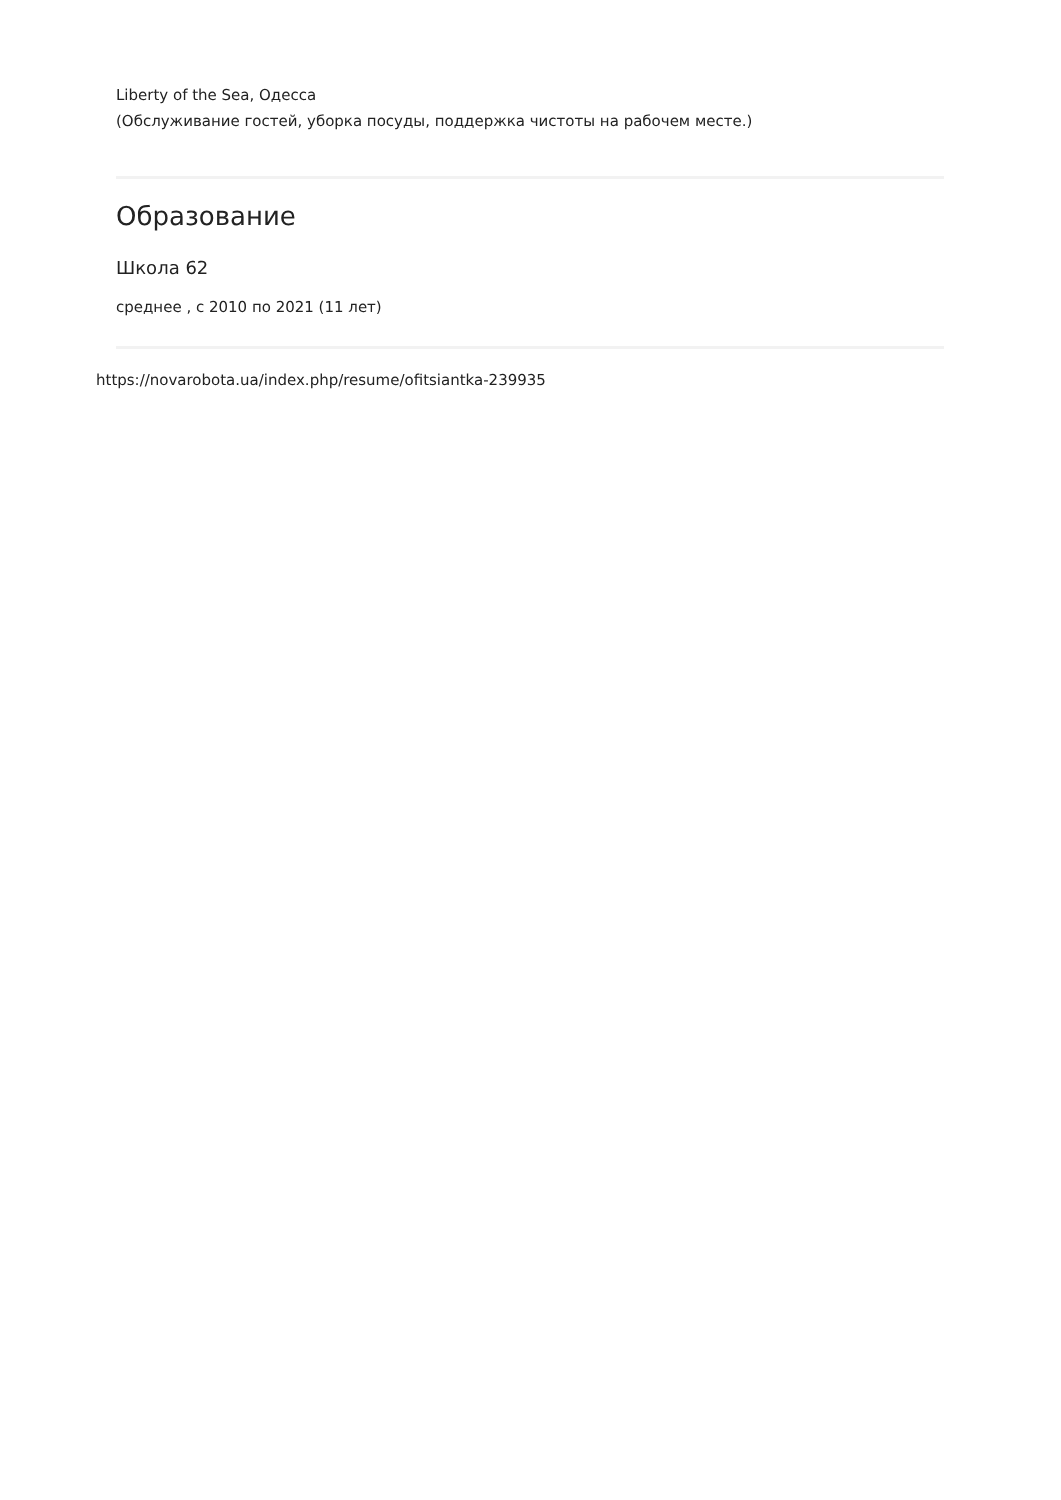Liberty of the Sea, Одесса
(Обслуживание гостей, уборка посуды, поддержка чистоты на рабочем месте.)
Образование
Школа 62
среднее , с 2010 по 2021 (11 лет)
https://novarobota.ua/index.php/resume/ofitsiantka-239935